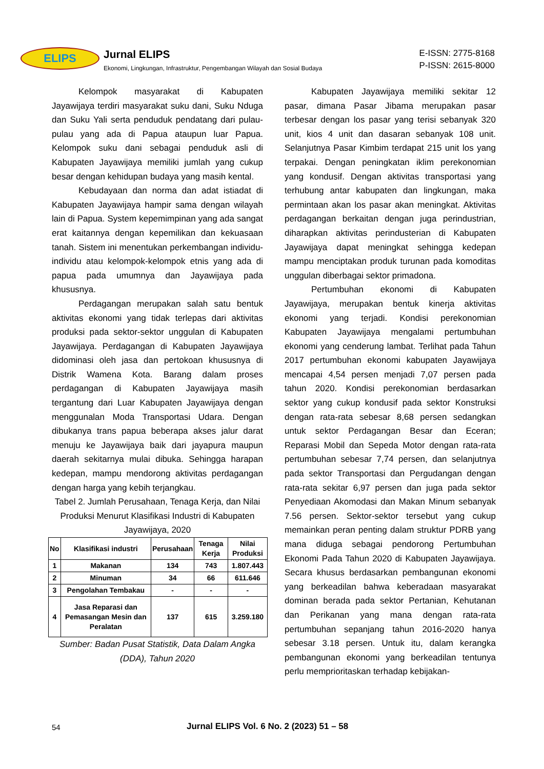ELIPS Jurnal ELIPS
Ekonomi, Lingkungan, Infrastruktur, Pengembangan Wilayah dan Sosial Budaya
E-ISSN: 2775-8168
P-ISSN: 2615-8000
Kelompok masyarakat di Kabupaten Jayawijaya terdiri masyarakat suku dani, Suku Nduga dan Suku Yali serta penduduk pendatang dari pulau-pulau yang ada di Papua ataupun luar Papua. Kelompok suku dani sebagai penduduk asli di Kabupaten Jayawijaya memiliki jumlah yang cukup besar dengan kehidupan budaya yang masih kental.
Kebudayaan dan norma dan adat istiadat di Kabupaten Jayawijaya hampir sama dengan wilayah lain di Papua. System kepemimpinan yang ada sangat erat kaitannya dengan kepemilikan dan kekuasaan tanah. Sistem ini menentukan perkembangan individu-individu atau kelompok-kelompok etnis yang ada di papua pada umumnya dan Jayawijaya pada khususnya.
Perdagangan merupakan salah satu bentuk aktivitas ekonomi yang tidak terlepas dari aktivitas produksi pada sektor-sektor unggulan di Kabupaten Jayawijaya. Perdagangan di Kabupaten Jayawijaya didominasi oleh jasa dan pertokoan khususnya di Distrik Wamena Kota. Barang dalam proses perdagangan di Kabupaten Jayawijaya masih tergantung dari Luar Kabupaten Jayawijaya dengan menggunalan Moda Transportasi Udara. Dengan dibukanya trans papua beberapa akses jalur darat menuju ke Jayawijaya baik dari jayapura maupun daerah sekitarnya mulai dibuka. Sehingga harapan kedepan, mampu mendorong aktivitas perdagangan dengan harga yang kebih terjangkau.
Tabel 2. Jumlah Perusahaan, Tenaga Kerja, dan Nilai Produksi Menurut Klasifikasi Industri di Kabupaten Jayawijaya, 2020
| No | Klasifikasi industri | Perusahaan | Tenaga Kerja | Nilai Produksi |
| --- | --- | --- | --- | --- |
| 1 | Makanan | 134 | 743 | 1.807.443 |
| 2 | Minuman | 34 | 66 | 611.646 |
| 3 | Pengolahan Tembakau | - | - | - |
| 4 | Jasa Reparasi dan Pemasangan Mesin dan Peralatan | 137 | 615 | 3.259.180 |
Sumber: Badan Pusat Statistik, Data Dalam Angka (DDA), Tahun 2020
Kabupaten Jayawijaya memiliki sekitar 12 pasar, dimana Pasar Jibama merupakan pasar terbesar dengan los pasar yang terisi sebanyak 320 unit, kios 4 unit dan dasaran sebanyak 108 unit. Selanjutnya Pasar Kimbim terdapat 215 unit los yang terpakai. Dengan peningkatan iklim perekonomian yang kondusif. Dengan aktivitas transportasi yang terhubung antar kabupaten dan lingkungan, maka permintaan akan los pasar akan meningkat. Aktivitas perdagangan berkaitan dengan juga perindustrian, diharapkan aktivitas perindusterian di Kabupaten Jayawijaya dapat meningkat sehingga kedepan mampu menciptakan produk turunan pada komoditas unggulan diberbagai sektor primadona.
Pertumbuhan ekonomi di Kabupaten Jayawijaya, merupakan bentuk kinerja aktivitas ekonomi yang terjadi. Kondisi perekonomian Kabupaten Jayawijaya mengalami pertumbuhan ekonomi yang cenderung lambat. Terlihat pada Tahun 2017 pertumbuhan ekonomi kabupaten Jayawijaya mencapai 4,54 persen menjadi 7,07 persen pada tahun 2020. Kondisi perekonomian berdasarkan sektor yang cukup kondusif pada sektor Konstruksi dengan rata-rata sebesar 8,68 persen sedangkan untuk sektor Perdagangan Besar dan Eceran; Reparasi Mobil dan Sepeda Motor dengan rata-rata pertumbuhan sebesar 7,74 persen, dan selanjutnya pada sektor Transportasi dan Pergudangan dengan rata-rata sekitar 6,97 persen dan juga pada sektor Penyediaan Akomodasi dan Makan Minum sebanyak 7.56 persen. Sektor-sektor tersebut yang cukup memainkan peran penting dalam struktur PDRB yang mana diduga sebagai pendorong Pertumbuhan Ekonomi Pada Tahun 2020 di Kabupaten Jayawijaya. Secara khusus berdasarkan pembangunan ekonomi yang berkeadilan bahwa keberadaan masyarakat dominan berada pada sektor Pertanian, Kehutanan dan Perikanan yang mana dengan rata-rata pertumbuhan sepanjang tahun 2016-2020 hanya sebesar 3.18 persen. Untuk itu, dalam kerangka pembangunan ekonomi yang berkeadilan tentunya perlu memprioritaskan terhadap kebijakan-
54 Jurnal ELIPS Vol. 6 No. 2 (2023) 51 – 58